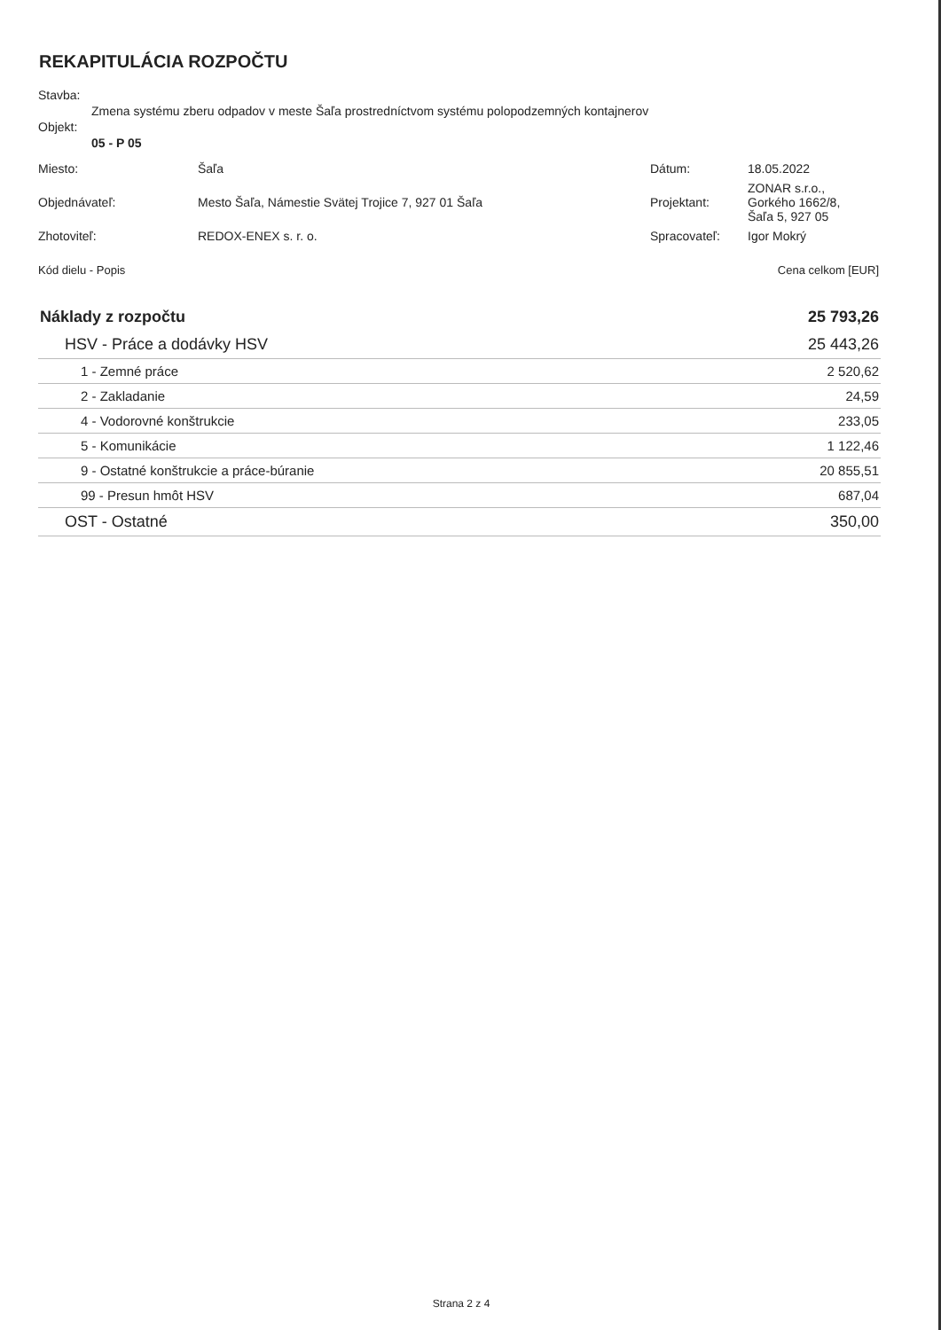REKAPITULÁCIA ROZPOČTU
Stavba:
Zmena systému zberu odpadov v meste Šaľa prostredníctvom systému polopodzemných kontajnerov
Objekt:
05 - P 05
| Miesto: | Šaľa | Dátum: | 18.05.2022 |
| Objednávateľ: | Mesto Šaľa, Námestie Svätej Trojice 7, 927 01 Šaľa | Projektant: | ZONAR s.r.o., Gorkého 1662/8, Šaľa 5, 927 05 |
| Zhotoviteľ: | REDOX-ENEX s. r. o. | Spracovateľ: | Igor Mokrý |
Kód dielu - Popis Cena celkom [EUR]
| Náklady z rozpočtu | 25 793,26 |
| HSV - Práce a dodávky HSV | 25 443,26 |
| 1 - Zemné práce | 2 520,62 |
| 2 - Zakladanie | 24,59 |
| 4 - Vodorovné konštrukcie | 233,05 |
| 5 - Komunikácie | 1 122,46 |
| 9 - Ostatné konštrukcie a práce-búranie | 20 855,51 |
| 99 - Presun hmôt HSV | 687,04 |
| OST - Ostatné | 350,00 |
Strana 2 z 4